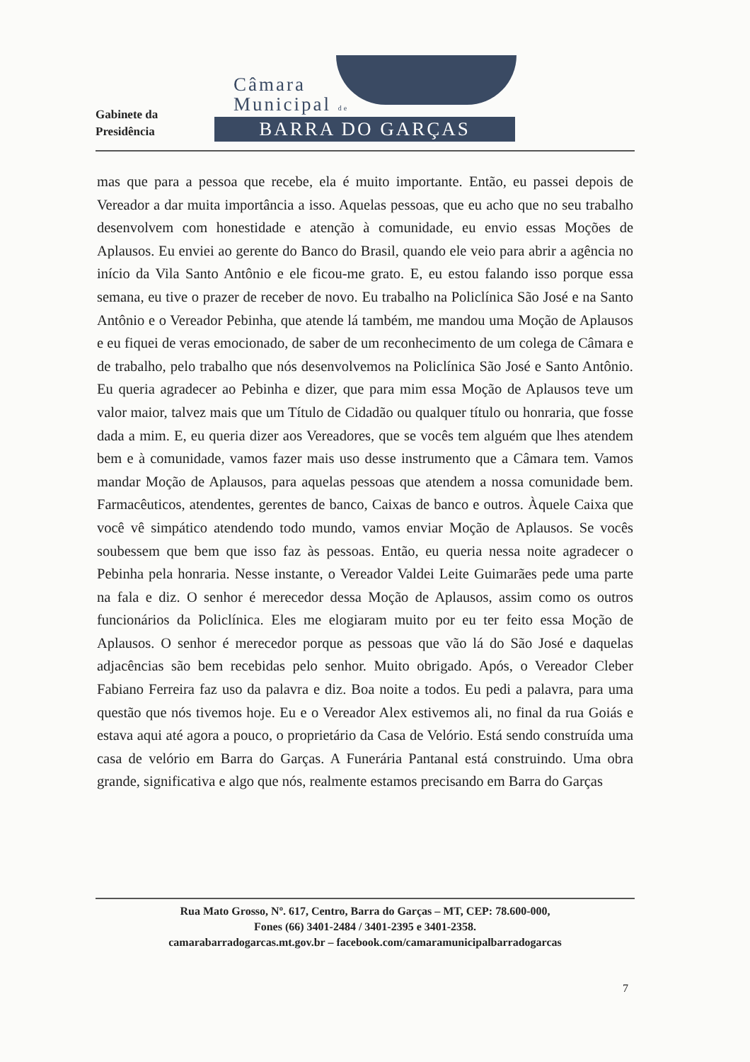Gabinete da
Presidência
Câmara
Municipal de
BARRA DO GARÇAS
mas que para a pessoa que recebe, ela é muito importante. Então, eu passei depois de Vereador a dar muita importância a isso. Aquelas pessoas, que eu acho que no seu trabalho desenvolvem com honestidade e atenção à comunidade, eu envio essas Moções de Aplausos. Eu enviei ao gerente do Banco do Brasil, quando ele veio para abrir a agência no início da Vila Santo Antônio e ele ficou-me grato. E, eu estou falando isso porque essa semana, eu tive o prazer de receber de novo. Eu trabalho na Policlínica São José e na Santo Antônio e o Vereador Pebinha, que atende lá também, me mandou uma Moção de Aplausos e eu fiquei de veras emocionado, de saber de um reconhecimento de um colega de Câmara e de trabalho, pelo trabalho que nós desenvolvemos na Policlínica São José e Santo Antônio. Eu queria agradecer ao Pebinha e dizer, que para mim essa Moção de Aplausos teve um valor maior, talvez mais que um Título de Cidadão ou qualquer título ou honraria, que fosse dada a mim. E, eu queria dizer aos Vereadores, que se vocês tem alguém que lhes atendem bem e à comunidade, vamos fazer mais uso desse instrumento que a Câmara tem. Vamos mandar Moção de Aplausos, para aquelas pessoas que atendem a nossa comunidade bem. Farmacêuticos, atendentes, gerentes de banco, Caixas de banco e outros. Àquele Caixa que você vê simpático atendendo todo mundo, vamos enviar Moção de Aplausos. Se vocês soubessem que bem que isso faz às pessoas. Então, eu queria nessa noite agradecer o Pebinha pela honraria. Nesse instante, o Vereador Valdei Leite Guimarães pede uma parte na fala e diz. O senhor é merecedor dessa Moção de Aplausos, assim como os outros funcionários da Policlínica. Eles me elogiaram muito por eu ter feito essa Moção de Aplausos. O senhor é merecedor porque as pessoas que vão lá do São José e daquelas adjacências são bem recebidas pelo senhor. Muito obrigado. Após, o Vereador Cleber Fabiano Ferreira faz uso da palavra e diz. Boa noite a todos. Eu pedi a palavra, para uma questão que nós tivemos hoje. Eu e o Vereador Alex estivemos ali, no final da rua Goiás e estava aqui até agora a pouco, o proprietário da Casa de Velório. Está sendo construída uma casa de velório em Barra do Garças. A Funerária Pantanal está construindo. Uma obra grande, significativa e algo que nós, realmente estamos precisando em Barra do Garças
Rua Mato Grosso, Nº. 617, Centro, Barra do Garças – MT, CEP: 78.600-000,
Fones (66) 3401-2484 / 3401-2395 e 3401-2358.
camarabarradogarcas.mt.gov.br – facebook.com/camaramunicipalbarradogarcas
7